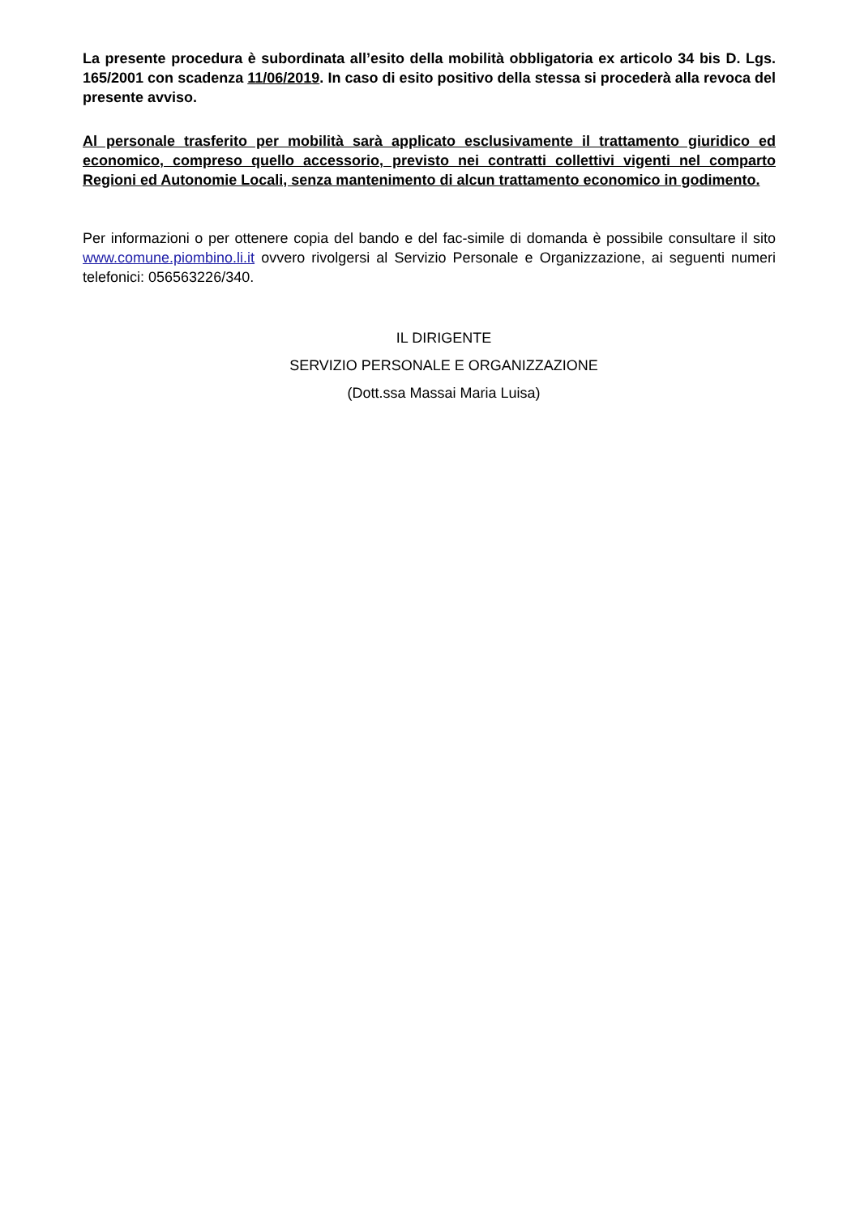La presente procedura è subordinata all’esito della mobilità obbligatoria ex articolo 34 bis D. Lgs. 165/2001 con scadenza 11/06/2019. In caso di esito positivo della stessa si procederà alla revoca del presente avviso.
Al personale trasferito per mobilità sarà applicato esclusivamente il trattamento giuridico ed economico, compreso quello accessorio, previsto nei contratti collettivi vigenti nel comparto Regioni ed Autonomie Locali, senza mantenimento di alcun trattamento economico in godimento.
Per informazioni o per ottenere copia del bando e del fac-simile di domanda è possibile consultare il sito www.comune.piombino.li.it ovvero rivolgersi al Servizio Personale e Organizzazione, ai seguenti numeri telefonici: 056563226/340.
IL DIRIGENTE
SERVIZIO PERSONALE E ORGANIZZAZIONE
(Dott.ssa Massai Maria Luisa)